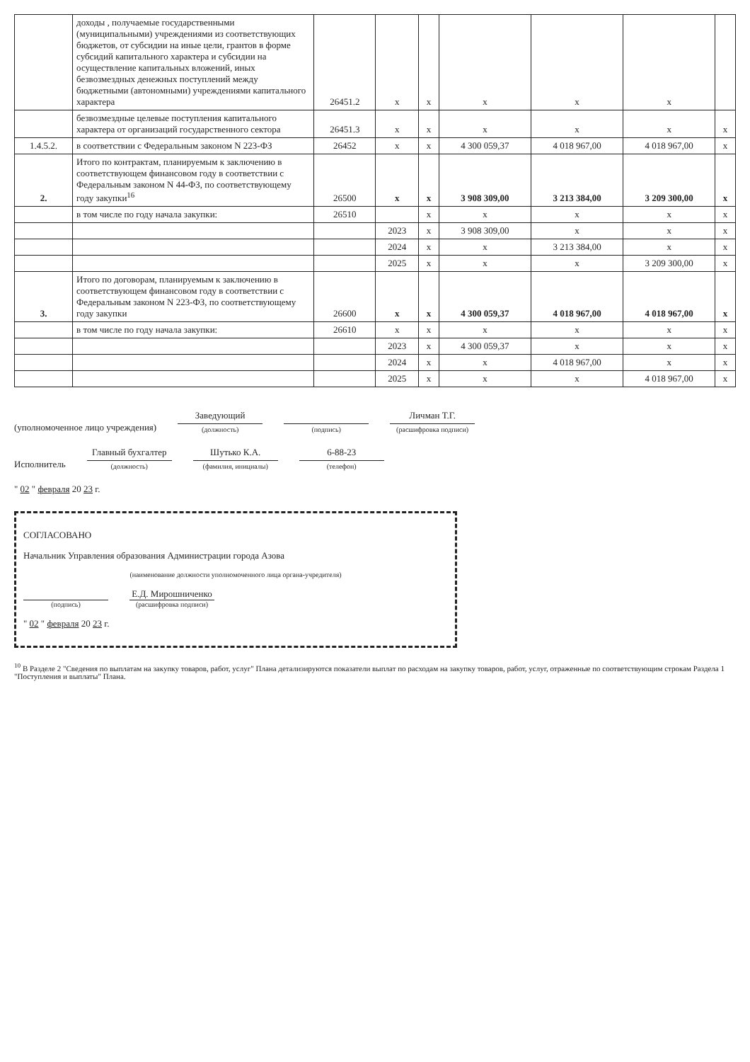| | доходы , получаемые государственными (муниципальными) учреждениями из соответствующих бюджетов, от субсидии на иные цели, грантов в форме субсидий капитального характера и субсидии на осуществление капитальных вложений, иных безвозмездных денежных поступлений между бюджетными (автономными) учреждениями капитального характера | 26451.2 | x | x | x | x | x | |
| | безвозмездные целевые поступления капитального характера от организаций государственного сектора | 26451.3 | x | x | x | x | x | x |
| 1.4.5.2. | в соответствии с Федеральным законом N 223-ФЗ | 26452 | x | x | 4 300 059,37 | 4 018 967,00 | 4 018 967,00 | x |
| 2. | Итого по контрактам, планируемым к заключению в соответствующем финансовом году в соответствии с Федеральным законом N 44-ФЗ, по соответствующему году закупки<sup>16</sup> | 26500 | x | x | 3 908 309,00 | 3 213 384,00 | 3 209 300,00 | x |
| | в том числе по году начала закупки: | 26510 | | x | x | x | x | x |
| | | | 2023 | x | 3 908 309,00 | x | x | x |
| | | | 2024 | x | x | 3 213 384,00 | x | x |
| | | | 2025 | x | x | x | 3 209 300,00 | x |
| 3. | Итого по договорам, планируемым к заключению в соответствующем финансовом году в соответствии с Федеральным законом N 223-ФЗ, по соответствующему году закупки | 26600 | x | x | 4 300 059,37 | 4 018 967,00 | 4 018 967,00 | x |
| | в том числе по году начала закупки: | 26610 | x | x | x | x | x | x |
| | | | 2023 | x | 4 300 059,37 | x | x | x |
| | | | 2024 | x | x | 4 018 967,00 | x | x |
| | | | 2025 | x | x | x | 4 018 967,00 | x |
(уполномоченное лицо учреждения)
Заведующий
(должность)
(подпись)
Личман Т.Г.
(расшифровка подписи)
Исполнитель
Главный бухгалтер
(должность)
Шутько К.А.
(фамилия, инициалы)
6-88-23
(телефон)
" 02 " февраля 20 23 г.
СОГЛАСОВАНО
Начальник Управления образования Администрации города Азова
(наименование должности уполномоченного лица органа-учредителя)
(подпись)
Е.Д. Мирошниченко
(расшифровка подписи)
" 02 " февраля 20 23 г.
<sup>10</sup> В Разделе 2 "Сведения по выплатам на закупку товаров, работ, услуг" Плана детализируются показатели выплат по расходам на закупку товаров, работ, услуг, отраженные по соответствующим строкам Раздела 1 "Поступления и выплаты" Плана.